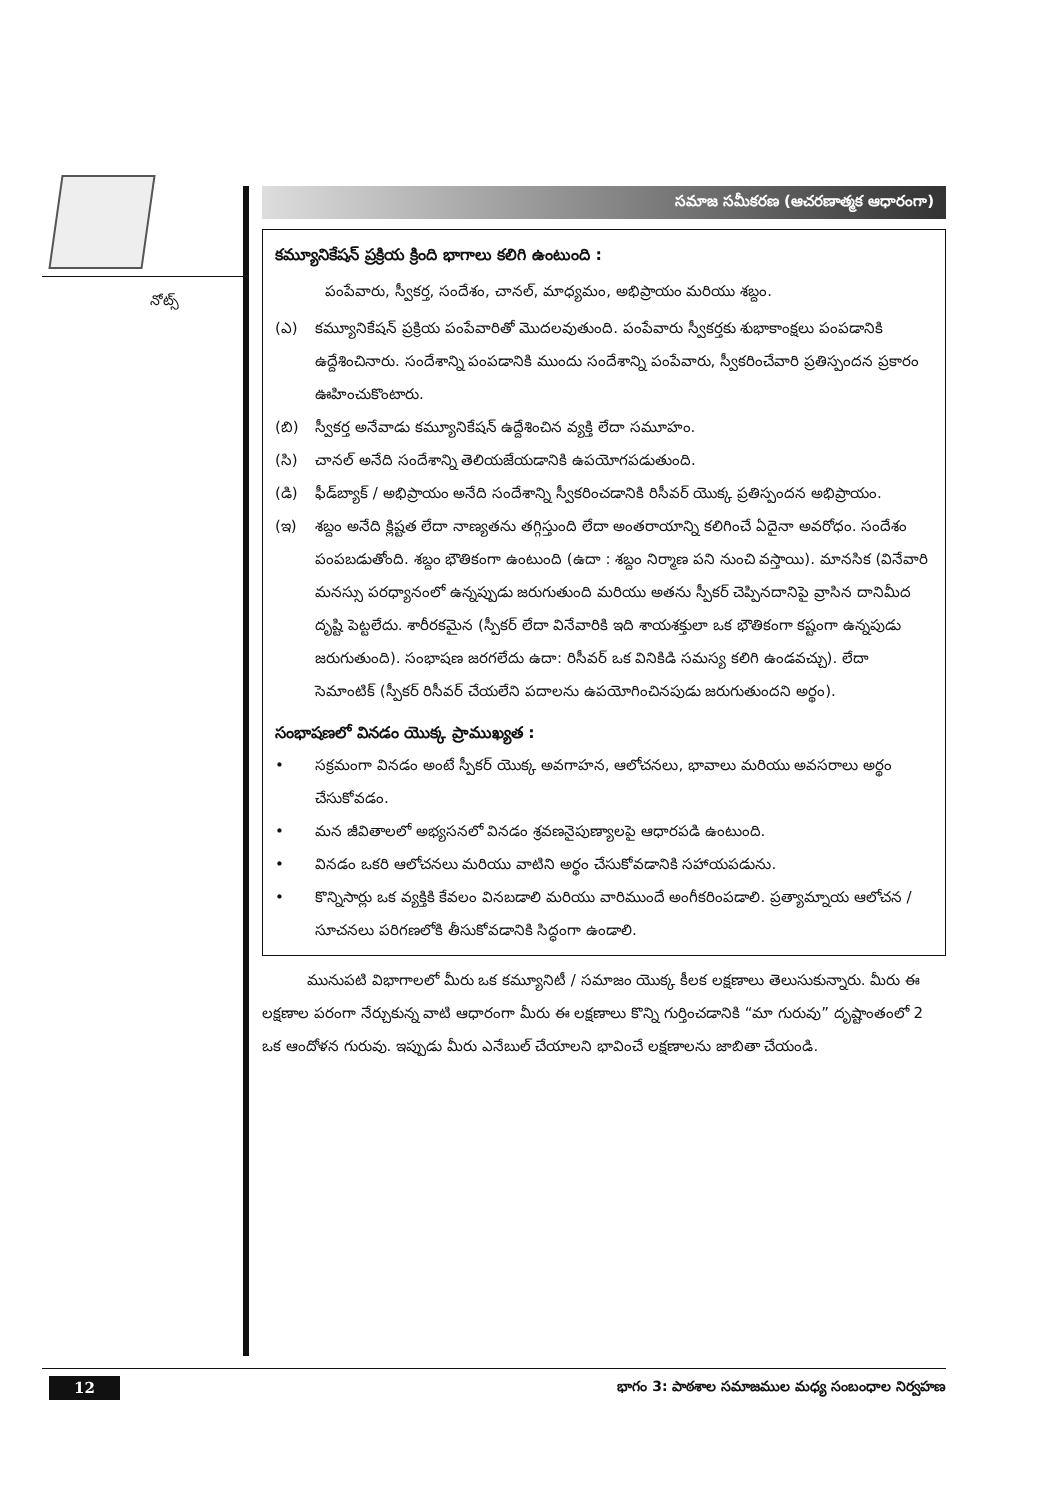నోట్స్
సమాజ సమీకరణ (ఆచరణాత్మక ఆధారంగా)
కమ్యూనికేషన్ ప్రక్రియ క్రింది భాగాలు కలిగి ఉంటుంది :
పంపేవారు, స్వీకర్త, సందేశం, చానల్, మాధ్యమం, అభిప్రాయం మరియు శబ్దం.
(ఎ) కమ్యూనికేషన్ ప్రక్రియ పంపేవారితో మొదలవుతుంది. పంపేవారు స్వీకర్తకు శుభాకాంక్షలు పంపడానికి ఉద్దేశించినారు. సందేశాన్ని పంపడానికి ముందు సందేశాన్ని పంపేవారు, స్వీకరించేవారి ప్రతిస్పందన ప్రకారం ఊహించుకొంటారు.
(బి) స్వీకర్త అనేవాడు కమ్యూనికేషన్ ఉద్దేశించిన వ్యక్తి లేదా సమూహం.
(సి) చానల్ అనేది సందేశాన్ని తెలియజేయడానికి ఉపయోగపడుతుంది.
(డి) ఫీడ్‌బ్యాక్ / అభిప్రాయం అనేది సందేశాన్ని స్వీకరించడానికి రిసీవర్ యొక్క ప్రతిస్పందన అభిప్రాయం.
(ఇ) శబ్దం అనేది క్లిష్టత లేదా నాణ్యతను తగ్గిస్తుంది లేదా అంతరాయాన్ని కలిగించే ఏదైనా అవరోధం. సందేశం పంపబడుతోంది. శబ్దం భౌతికంగా ఉంటుంది (ఉదా : శబ్దం నిర్మాణ పని నుంచి వస్తాయి). మానసిక (వినేవారి మనస్సు పరధ్యానంలో ఉన్నప్పుడు జరుగుతుంది మరియు అతను స్పీకర్ చెప్పినదానిపై వ్రాసిన దానిమీద దృష్టి పెట్టలేదు. శారీరకమైన (స్పీకర్ లేదా వినేవారికి ఇది శాయశక్తులా ఒక భౌతికంగా కష్టంగా ఉన్నపుడు జరుగుతుంది). సంభాషణ జరగలేదు ఉదా: రిసీవర్ ఒక వినికిడి సమస్య కలిగి ఉండవచ్చు). లేదా సెమాంటిక్ (స్పీకర్ రిసీవర్ చేయలేని పదాలను ఉపయోగించినపుడు జరుగుతుందని అర్థం).
సంభాషణలో వినడం యొక్క ప్రాముఖ్యత :
• సక్రమంగా వినడం అంటే స్పీకర్ యొక్క అవగాహన, ఆలోచనలు, భావాలు మరియు అవసరాలు అర్థం చేసుకోవడం.
• మన జీవితాలలో అభ్యసనలో వినడం శ్రవణనైపుణ్యాలపై ఆధారపడి ఉంటుంది.
• వినడం ఒకరి ఆలోచనలు మరియు వాటిని అర్థం చేసుకోవడానికి సహాయపడును.
• కొన్నిసార్లు ఒక వ్యక్తికి కేవలం వినబడాలి మరియు వారిముందే అంగీకరింపడాలి. ప్రత్యామ్నాయ ఆలోచన / సూచనలు పరిగణలోకి తీసుకోవడానికి సిద్ధంగా ఉండాలి.
మునుపటి విభాగాలలో మీరు ఒక కమ్యూనిటీ / సమాజం యొక్క కీలక లక్షణాలు తెలుసుకున్నారు. మీరు ఈ లక్షణాల పరంగా నేర్చుకున్న వాటి ఆధారంగా మీరు ఈ లక్షణాలు కొన్ని గుర్తించడానికి “మా గురువు” దృష్టాంతంలో 2 ఒక ఆందోళన గురువు. ఇప్పుడు మీరు ఎనేబుల్ చేయాలని భావించే లక్షణాలను జాబితా చేయండి.
12
భాగం 3: పాఠశాల సమాజముల మధ్య సంబంధాల నిర్వహణ